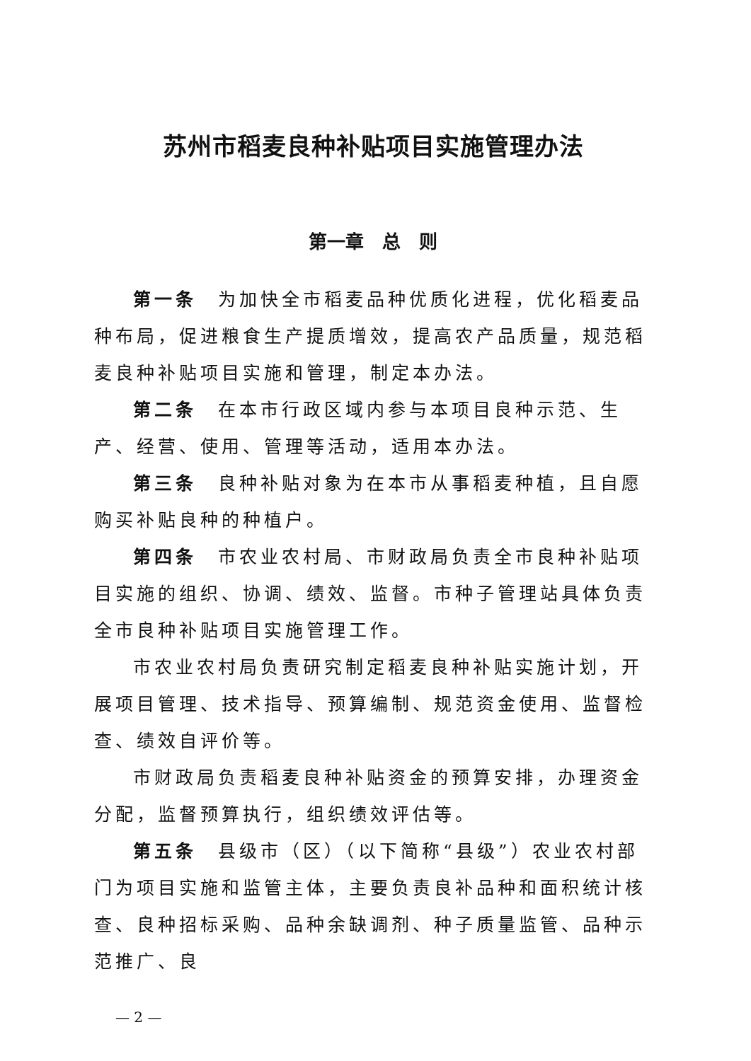苏州市稻麦良种补贴项目实施管理办法
第一章　总　则
第一条　为加快全市稻麦品种优质化进程，优化稻麦品种布局，促进粮食生产提质增效，提高农产品质量，规范稻麦良种补贴项目实施和管理，制定本办法。
第二条　在本市行政区域内参与本项目良种示范、生产、经营、使用、管理等活动，适用本办法。
第三条　良种补贴对象为在本市从事稻麦种植，且自愿购买补贴良种的种植户。
第四条　市农业农村局、市财政局负责全市良种补贴项目实施的组织、协调、绩效、监督。市种子管理站具体负责全市良种补贴项目实施管理工作。
市农业农村局负责研究制定稻麦良种补贴实施计划，开展项目管理、技术指导、预算编制、规范资金使用、监督检查、绩效自评价等。
市财政局负责稻麦良种补贴资金的预算安排，办理资金分配，监督预算执行，组织绩效评估等。
第五条　县级市（区）（以下简称“县级”）农业农村部门为项目实施和监管主体，主要负责良补品种和面积统计核查、良种招标采购、品种余缺调剂、种子质量监管、品种示范推广、良
— 2 —